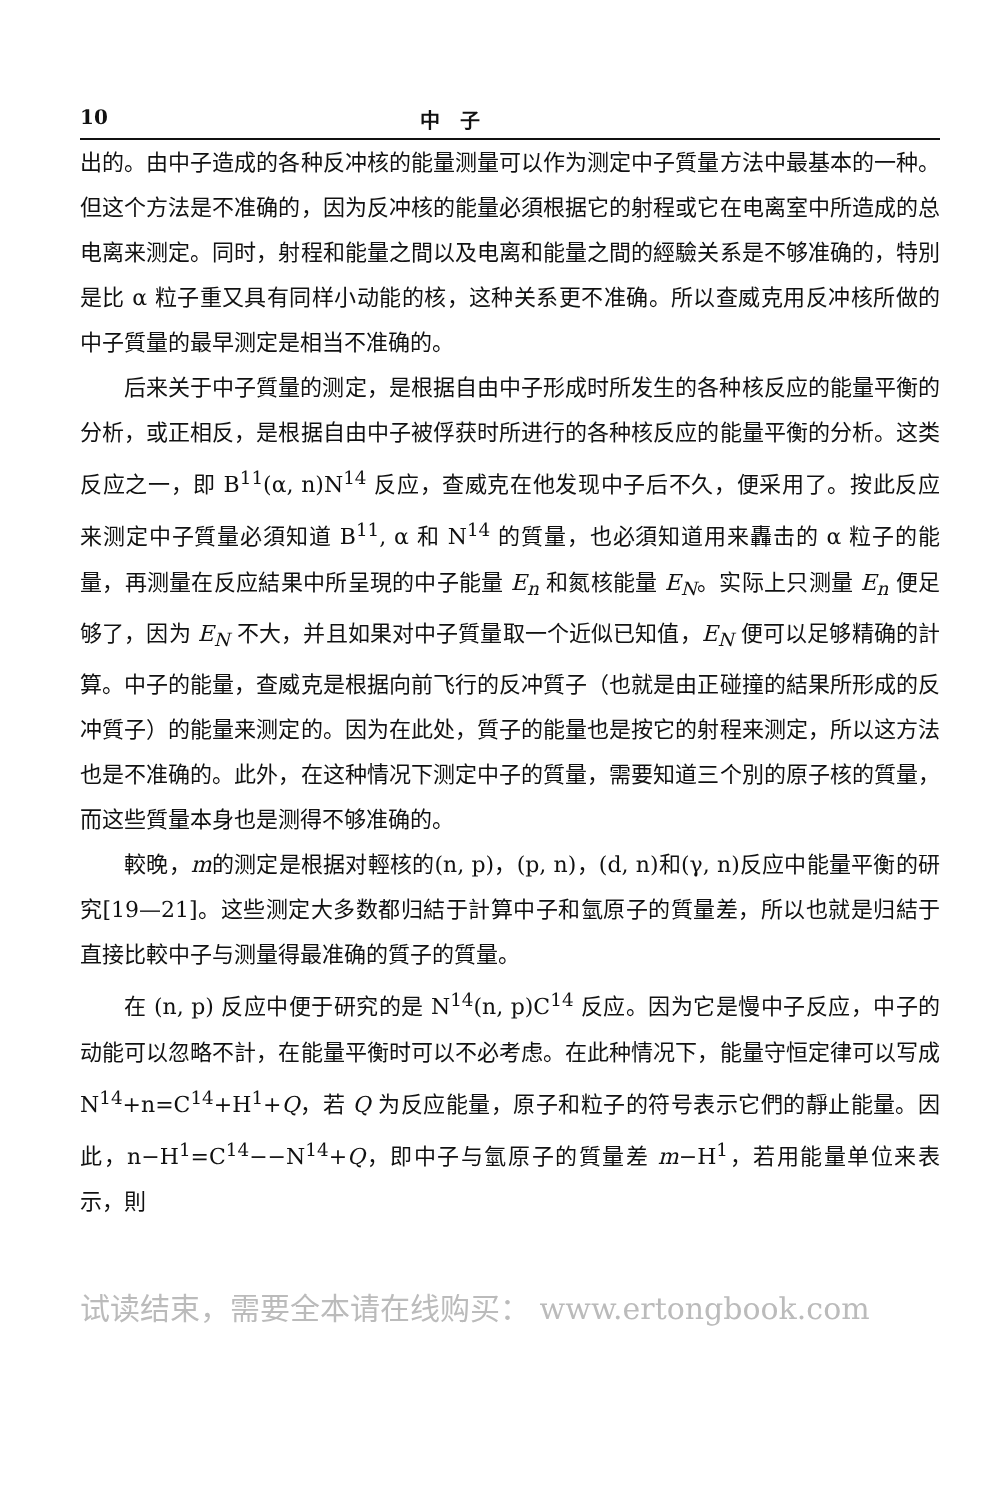10 中　子
出的。由中子造成的各种反冲核的能量测量可以作为测定中子質量方法中最基本的一种。但这个方法是不准确的，因为反冲核的能量必須根据它的射程或它在电离室中所造成的总电离来测定。同时，射程和能量之間以及电离和能量之間的經驗关系是不够准确的，特別是比 α 粒子重又具有同样小动能的核，这种关系更不准确。所以查威克用反冲核所做的中子質量的最早测定是相当不准确的。
后来关于中子質量的测定，是根据自由中子形成时所发生的各种核反应的能量平衡的分析，或正相反，是根据自由中子被俘获时所进行的各种核反应的能量平衡的分析。这类反应之一，即 B<sup>11</sup>(α, n)N<sup>14</sup> 反应，查威克在他发现中子后不久，便采用了。按此反应来测定中子質量必須知道 B<sup>11</sup>, α 和 N<sup>14</sup> 的質量，也必須知道用来轟击的 α 粒子的能量，再测量在反应結果中所呈現的中子能量 E<sub>n</sub> 和氮核能量 E<sub>N</sub>。实际上只测量 E<sub>n</sub> 便足够了，因为 E<sub>N</sub> 不大，并且如果对中子質量取一个近似已知值，E<sub>N</sub> 便可以足够精确的計算。中子的能量，查威克是根据向前飞行的反冲質子（也就是由正碰撞的結果所形成的反冲質子）的能量来测定的。因为在此处，質子的能量也是按它的射程来测定，所以这方法也是不准确的。此外，在这种情况下测定中子的質量，需要知道三个別的原子核的質量，而这些質量本身也是测得不够准确的。
較晚，m的测定是根据对輕核的(n, p)，(p, n)，(d, n)和(γ, n)反应中能量平衡的研究[19—21]。这些测定大多数都归結于計算中子和氫原子的質量差，所以也就是归結于直接比較中子与测量得最准确的質子的質量。
在 (n, p) 反应中便于研究的是 N<sup>14</sup>(n, p)C<sup>14</sup> 反应。因为它是慢中子反应，中子的动能可以忽略不計，在能量平衡时可以不必考虑。在此种情况下，能量守恒定律可以写成 N<sup>14</sup>+n=C<sup>14</sup>+H<sup>1</sup>+Q，若 Q 为反应能量，原子和粒子的符号表示它們的靜止能量。因此，n−H<sup>1</sup>=C<sup>14</sup>−−N<sup>14</sup>+Q，即中子与氫原子的質量差 m−H<sup>1</sup>，若用能量单位来表示，則
试读结束，需要全本请在线购买： www.ertongbook.com